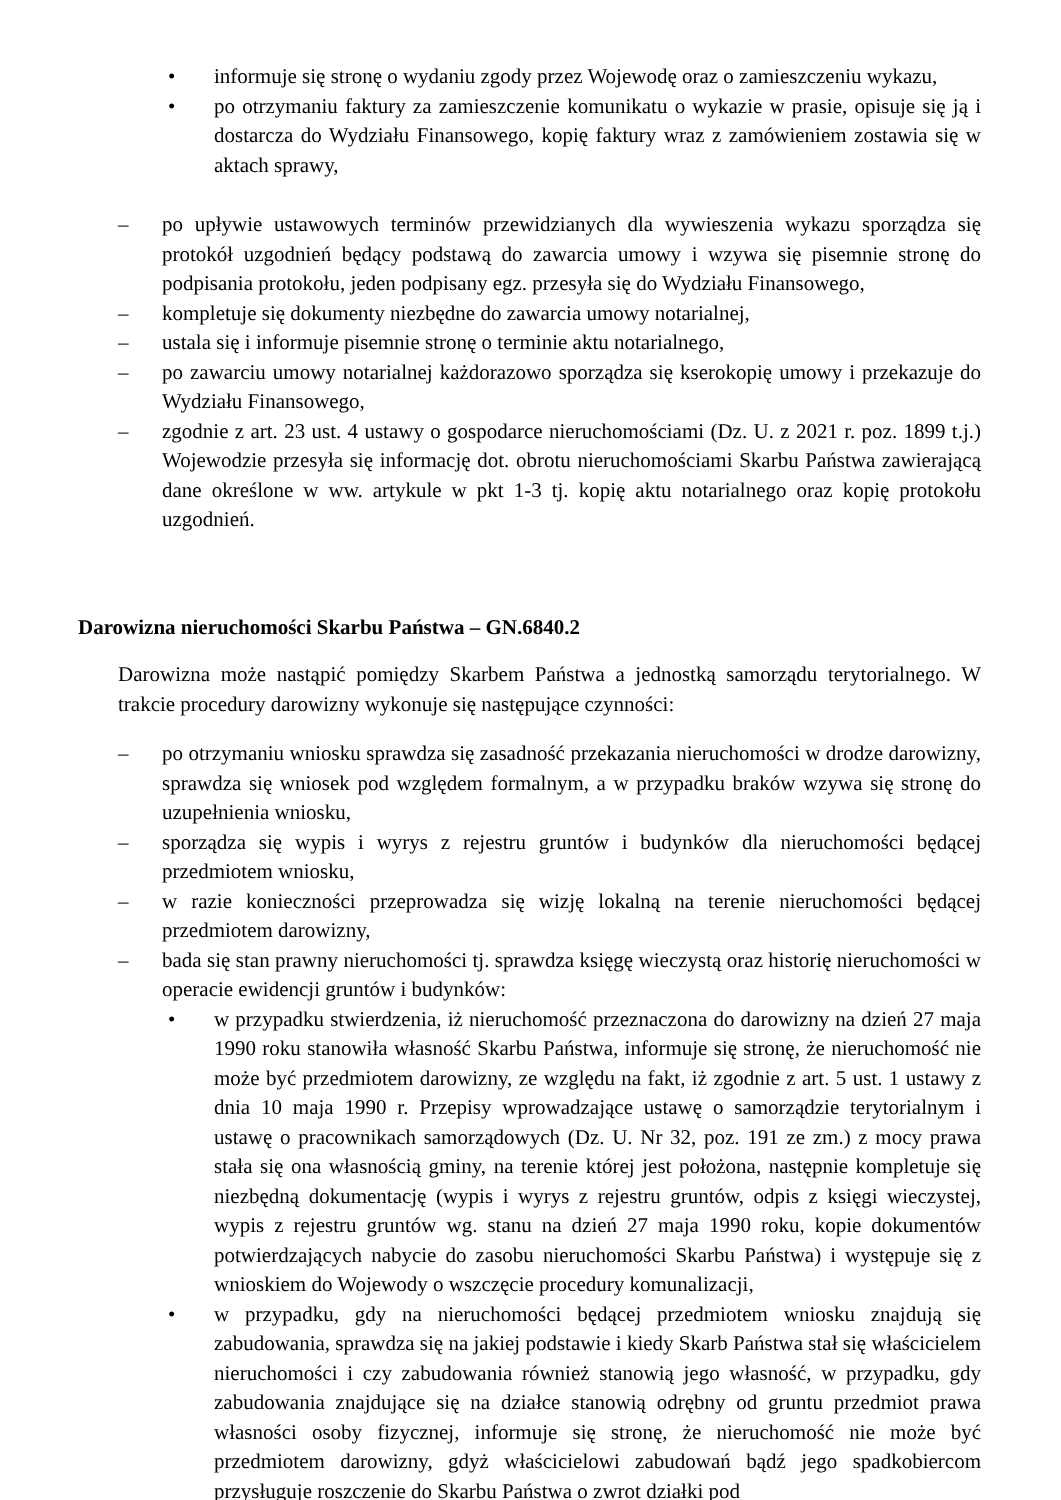• informuje się stronę o wydaniu zgody przez Wojewodę oraz o zamieszczeniu wykazu,
• po otrzymaniu faktury za zamieszczenie komunikatu o wykazie w prasie, opisuje się ją i dostarcza do Wydziału Finansowego, kopię faktury wraz z zamówieniem zostawia się w aktach sprawy,
– po upływie ustawowych terminów przewidzianych dla wywieszenia wykazu sporządza się protokół uzgodnień będący podstawą do zawarcia umowy i wzywa się pisemnie stronę do podpisania protokołu, jeden podpisany egz. przesyła się do Wydziału Finansowego,
– kompletuje się dokumenty niezbędne do zawarcia umowy notarialnej,
– ustala się i informuje pisemnie stronę o terminie aktu notarialnego,
– po zawarciu umowy notarialnej każdorazowo sporządza się kserokopię umowy i przekazuje do Wydziału Finansowego,
– zgodnie z art. 23 ust. 4 ustawy o gospodarce nieruchomościami (Dz. U. z 2021 r. poz. 1899 t.j.) Wojewodzie przesyła się informację dot. obrotu nieruchomościami Skarbu Państwa zawierającą dane określone w ww. artykule w pkt 1-3 tj. kopię aktu notarialnego oraz kopię protokołu uzgodnień.
Darowizna nieruchomości Skarbu Państwa – GN.6840.2
Darowizna może nastąpić pomiędzy Skarbem Państwa a jednostką samorządu terytorialnego. W trakcie procedury darowizny wykonuje się następujące czynności:
– po otrzymaniu wniosku sprawdza się zasadność przekazania nieruchomości w drodze darowizny, sprawdza się wniosek pod względem formalnym, a w przypadku braków wzywa się stronę do uzupełnienia wniosku,
– sporządza się wypis i wyrys z rejestru gruntów i budynków dla nieruchomości będącej przedmiotem wniosku,
– w razie konieczności przeprowadza się wizję lokalną na terenie nieruchomości będącej przedmiotem darowizny,
– bada się stan prawny nieruchomości tj. sprawdza księgę wieczystą oraz historię nieruchomości w operacie ewidencji gruntów i budynków:
• w przypadku stwierdzenia, iż nieruchomość przeznaczona do darowizny na dzień 27 maja 1990 roku stanowiła własność Skarbu Państwa, informuje się stronę, że nieruchomość nie może być przedmiotem darowizny, ze względu na fakt, iż zgodnie z art. 5 ust. 1 ustawy z dnia 10 maja 1990 r. Przepisy wprowadzające ustawę o samorządzie terytorialnym i ustawę o pracownikach samorządowych (Dz. U. Nr 32, poz. 191 ze zm.) z mocy prawa stała się ona własnością gminy, na terenie której jest położona, następnie kompletuje się niezbędną dokumentację (wypis i wyrys z rejestru gruntów, odpis z księgi wieczystej, wypis z rejestru gruntów wg. stanu na dzień 27 maja 1990 roku, kopie dokumentów potwierdzających nabycie do zasobu nieruchomości Skarbu Państwa) i występuje się z wnioskiem do Wojewody o wszczęcie procedury komunalizacji,
• w przypadku, gdy na nieruchomości będącej przedmiotem wniosku znajdują się zabudowania, sprawdza się na jakiej podstawie i kiedy Skarb Państwa stał się właścicielem nieruchomości i czy zabudowania również stanowią jego własność, w przypadku, gdy zabudowania znajdujące się na działce stanowią odrębny od gruntu przedmiot prawa własności osoby fizycznej, informuje się stronę, że nieruchomość nie może być przedmiotem darowizny, gdyż właścicielowi zabudowań bądź jego spadkobiercom przysługuje roszczenie do Skarbu Państwa o zwrot działki pod